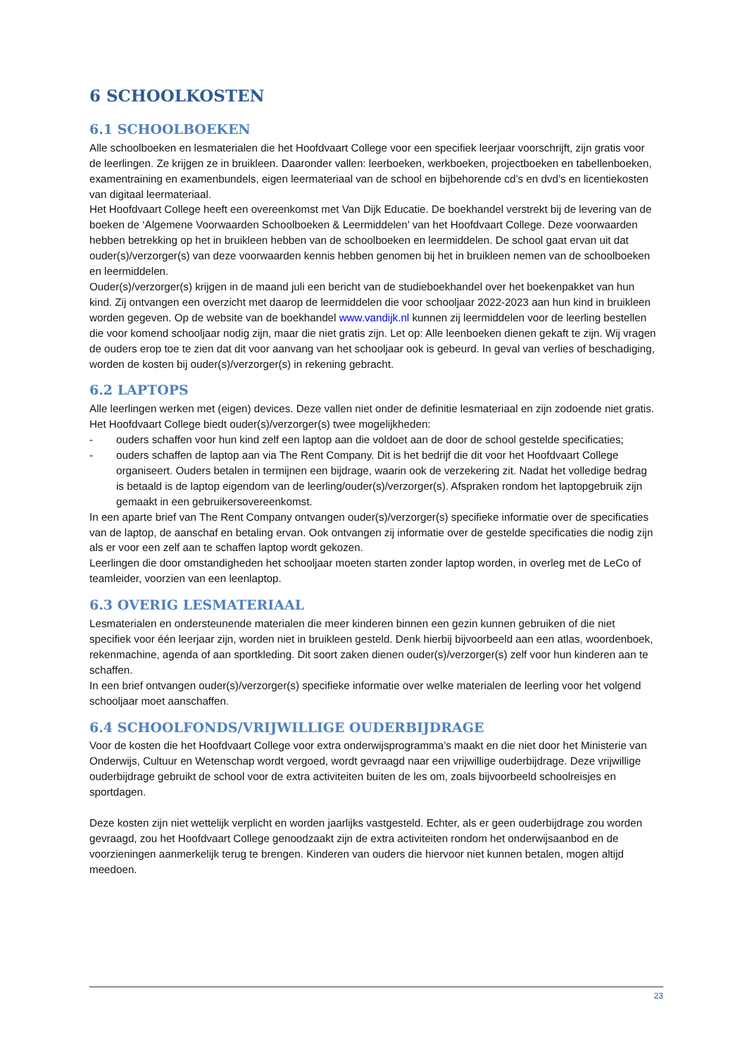6 SCHOOLKOSTEN
6.1 SCHOOLBOEKEN
Alle schoolboeken en lesmaterialen die het Hoofdvaart College voor een specifiek leerjaar voorschrijft, zijn gratis voor de leerlingen. Ze krijgen ze in bruikleen. Daaronder vallen: leerboeken, werkboeken, projectboeken en tabellenboeken, examentraining en examenbundels, eigen leermateriaal van de school en bijbehorende cd’s en dvd’s en licentiekosten van digitaal leermateriaal.
Het Hoofdvaart College heeft een overeenkomst met Van Dijk Educatie. De boekhandel verstrekt bij de levering van de boeken de ‘Algemene Voorwaarden Schoolboeken & Leermiddelen’ van het Hoofdvaart College. Deze voorwaarden hebben betrekking op het in bruikleen hebben van de schoolboeken en leermiddelen. De school gaat ervan uit dat ouder(s)/verzorger(s) van deze voorwaarden kennis hebben genomen bij het in bruikleen nemen van de schoolboeken en leermiddelen.
Ouder(s)/verzorger(s) krijgen in de maand juli een bericht van de studieboekhandel over het boekenpakket van hun kind. Zij ontvangen een overzicht met daarop de leermiddelen die voor schooljaar 2022-2023 aan hun kind in bruikleen worden gegeven. Op de website van de boekhandel www.vandijk.nl kunnen zij leermiddelen voor de leerling bestellen die voor komend schooljaar nodig zijn, maar die niet gratis zijn. Let op: Alle leenboeken dienen gekaft te zijn. Wij vragen de ouders erop toe te zien dat dit voor aanvang van het schooljaar ook is gebeurd. In geval van verlies of beschadiging, worden de kosten bij ouder(s)/verzorger(s) in rekening gebracht.
6.2 LAPTOPS
Alle leerlingen werken met (eigen) devices. Deze vallen niet onder de definitie lesmateriaal en zijn zodoende niet gratis. Het Hoofdvaart College biedt ouder(s)/verzorger(s) twee mogelijkheden:
- ouders schaffen voor hun kind zelf een laptop aan die voldoet aan de door de school gestelde specificaties;
- ouders schaffen de laptop aan via The Rent Company. Dit is het bedrijf die dit voor het Hoofdvaart College organiseert. Ouders betalen in termijnen een bijdrage, waarin ook de verzekering zit. Nadat het volledige bedrag is betaald is de laptop eigendom van de leerling/ouder(s)/verzorger(s). Afspraken rondom het laptopgebruik zijn gemaakt in een gebruikersovereenkomst.
In een aparte brief van The Rent Company ontvangen ouder(s)/verzorger(s) specifieke informatie over de specificaties van de laptop, de aanschaf en betaling ervan. Ook ontvangen zij informatie over de gestelde specificaties die nodig zijn als er voor een zelf aan te schaffen laptop wordt gekozen.
Leerlingen die door omstandigheden het schooljaar moeten starten zonder laptop worden, in overleg met de LeCo of teamleider, voorzien van een leenlaptop.
6.3 OVERIG LESMATERIAAL
Lesmaterialen en ondersteunende materialen die meer kinderen binnen een gezin kunnen gebruiken of die niet specifiek voor één leerjaar zijn, worden niet in bruikleen gesteld. Denk hierbij bijvoorbeeld aan een atlas, woordenboek, rekenmachine, agenda of aan sportkleding. Dit soort zaken dienen ouder(s)/verzorger(s) zelf voor hun kinderen aan te schaffen.
In een brief ontvangen ouder(s)/verzorger(s) specifieke informatie over welke materialen de leerling voor het volgend schooljaar moet aanschaffen.
6.4 SCHOOLFONDS/VRIJWILLIGE OUDERBIJDRAGE
Voor de kosten die het Hoofdvaart College voor extra onderwijsprogramma’s maakt en die niet door het Ministerie van Onderwijs, Cultuur en Wetenschap wordt vergoed, wordt gevraagd naar een vrijwillige ouderbijdrage. Deze vrijwillige ouderbijdrage gebruikt de school voor de extra activiteiten buiten de les om, zoals bijvoorbeeld schoolreisjes en sportdagen.
Deze kosten zijn niet wettelijk verplicht en worden jaarlijks vastgesteld. Echter, als er geen ouderbijdrage zou worden gevraagd, zou het Hoofdvaart College genoodzaakt zijn de extra activiteiten rondom het onderwijsaanbod en de voorzieningen aanmerkelijk terug te brengen. Kinderen van ouders die hiervoor niet kunnen betalen, mogen altijd meedoen.
23